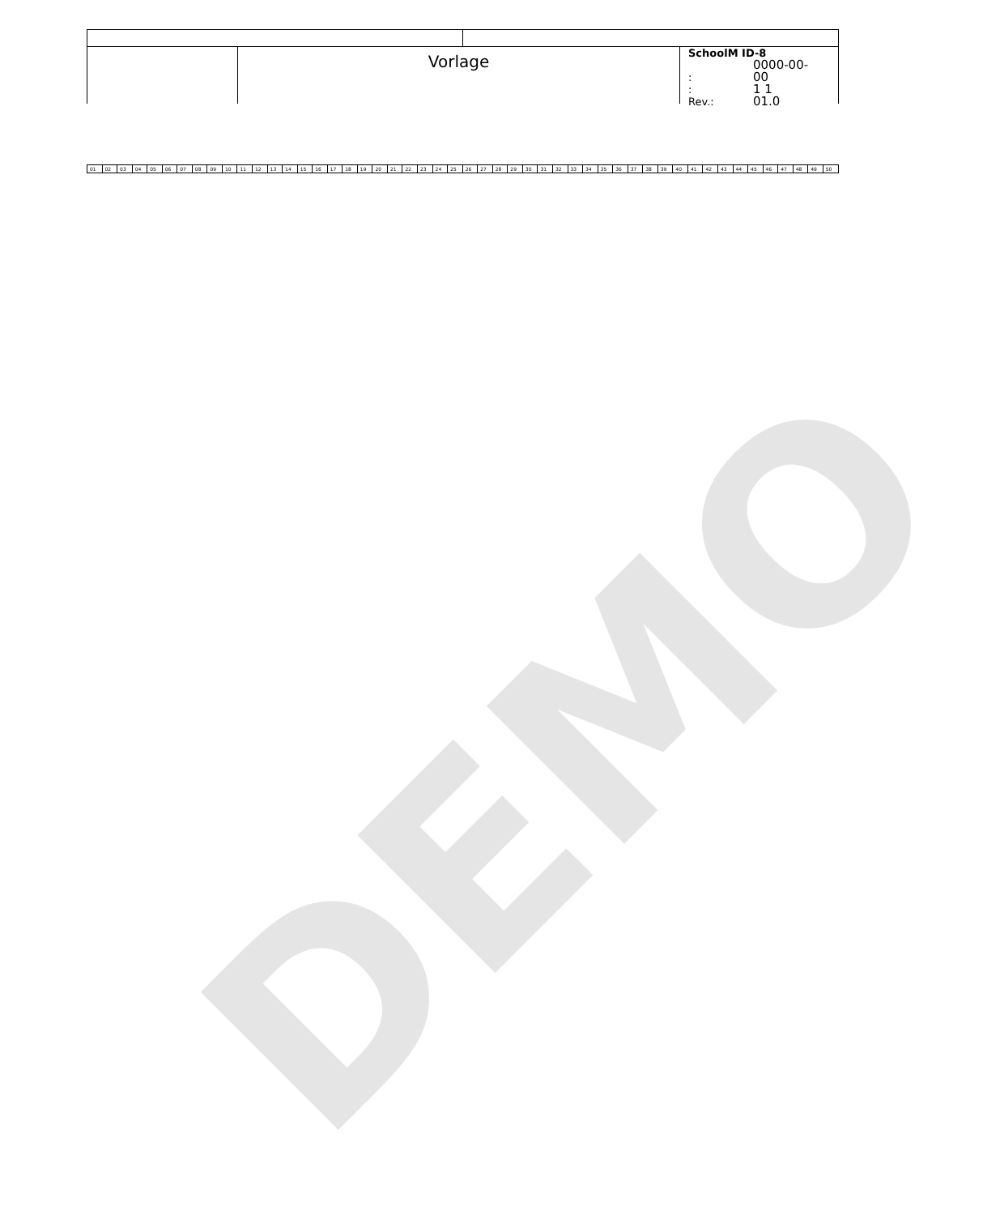DEMO
Vorlage
SchoolM ID-8
: 0000-00-00
: 1 1
Rev.: 01.0
| 01 | 02 | 03 | 04 | 05 | 06 | 07 | 08 | 09 | 10 | 11 | 12 | 13 | 14 | 15 | 16 | 17 | 18 | 19 | 20 | 21 | 22 | 23 | 24 | 25 | 26 | 27 | 28 | 29 | 30 | 31 | 32 | 33 | 34 | 35 | 36 | 37 | 38 | 39 | 40 | 41 | 42 | 43 | 44 | 45 | 46 | 47 | 48 | 49 | 50 |